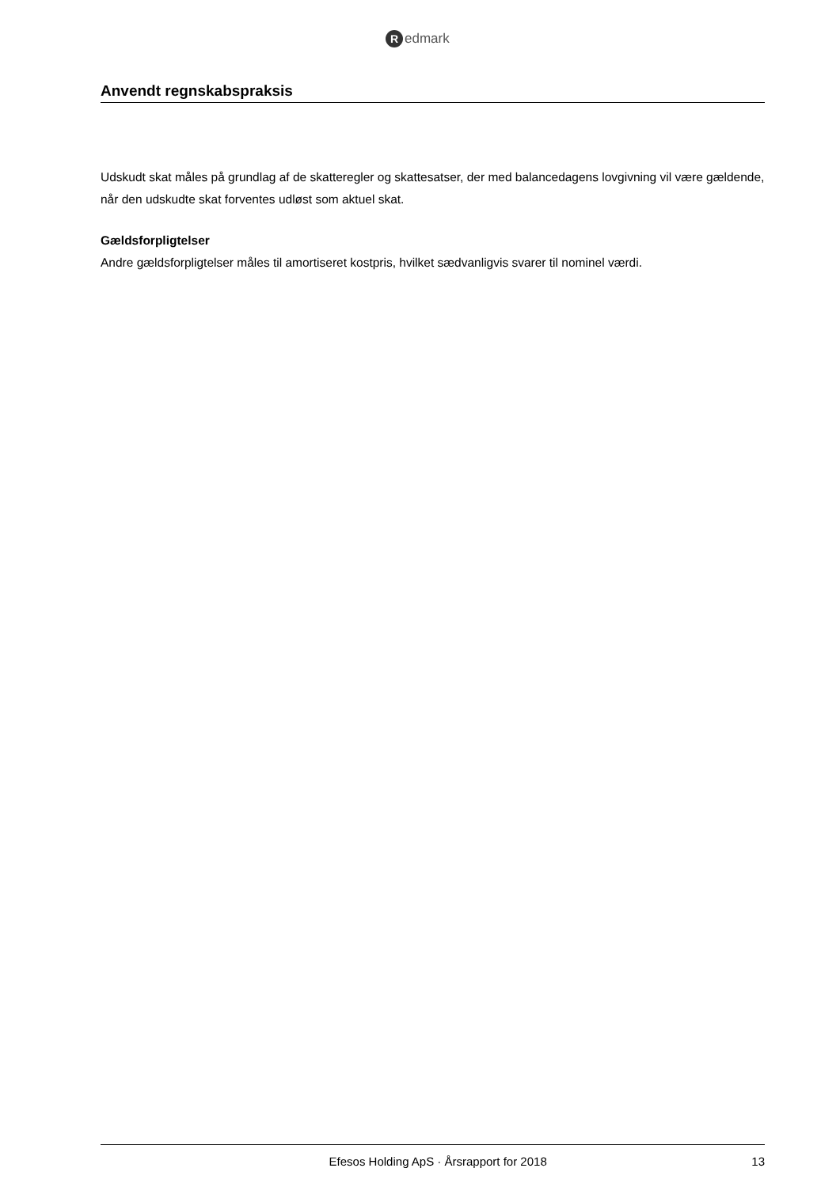Redmark
Anvendt regnskabspraksis
Udskudt skat måles på grundlag af de skatteregler og skattesatser, der med balancedagens lovgivning vil være gældende, når den udskudte skat forventes udløst som aktuel skat.
Gældsforpligtelser
Andre gældsforpligtelser måles til amortiseret kostpris, hvilket sædvanligvis svarer til nominel værdi.
Efesos Holding ApS · Årsrapport for 2018 13